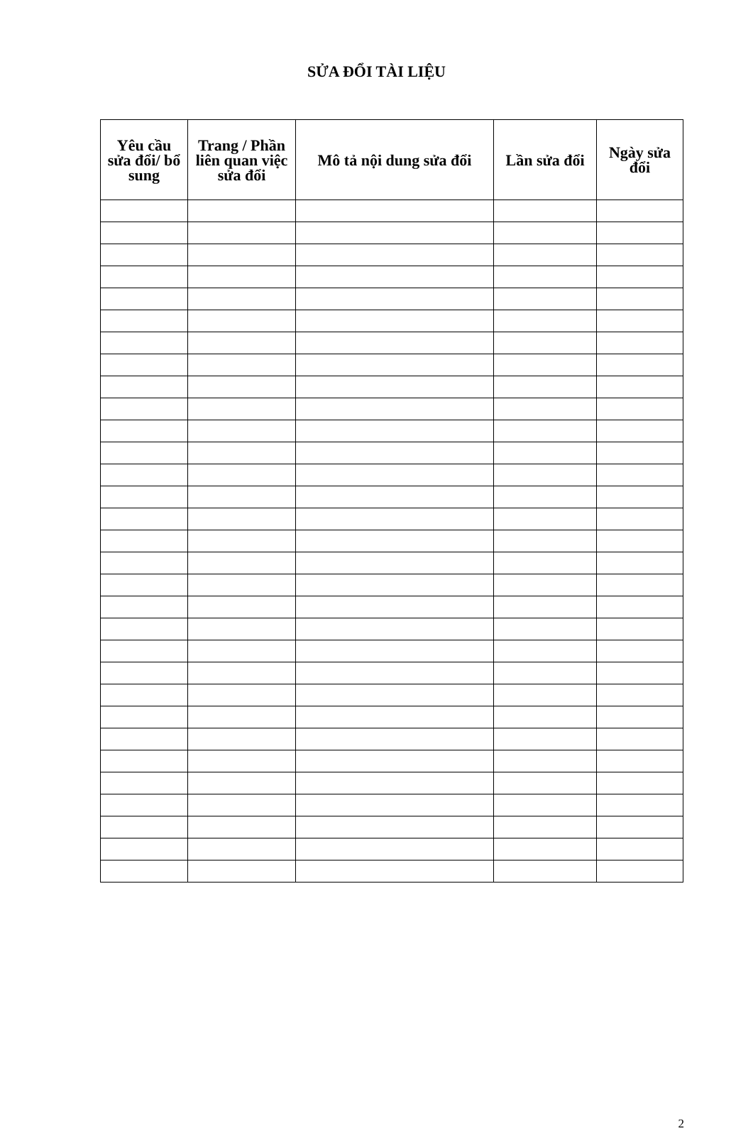SỬA ĐỔI TÀI LIỆU
| Yêu cầu sửa đổi/ bổ sung | Trang / Phần liên quan việc sửa đổi | Mô tả nội dung sửa đổi | Lần sửa đổi | Ngày sửa đổi |
| --- | --- | --- | --- | --- |
2